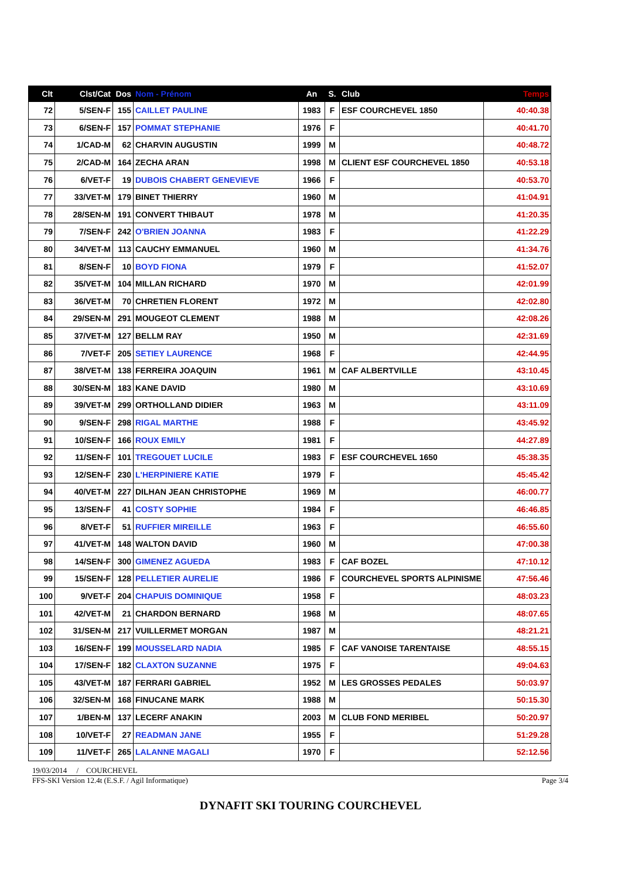| Clt | Clst/Cat | Dos | Nom - Prénom | An | S. | Club | Temps |
| --- | --- | --- | --- | --- | --- | --- | --- |
| 72 | 5/SEN-F | 155 | CAILLET PAULINE | 1983 | F | ESF COURCHEVEL 1850 | 40:40.38 |
| 73 | 6/SEN-F | 157 | POMMAT STEPHANIE | 1976 | F | | 40:41.70 |
| 74 | 1/CAD-M | 62 | CHARVIN AUGUSTIN | 1999 | M | | 40:48.72 |
| 75 | 2/CAD-M | 164 | ZECHA ARAN | 1998 | M | CLIENT ESF COURCHEVEL 1850 | 40:53.18 |
| 76 | 6/VET-F | 19 | DUBOIS CHABERT GENEVIEVE | 1966 | F | | 40:53.70 |
| 77 | 33/VET-M | 179 | BINET THIERRY | 1960 | M | | 41:04.91 |
| 78 | 28/SEN-M | 191 | CONVERT THIBAUT | 1978 | M | | 41:20.35 |
| 79 | 7/SEN-F | 242 | O'BRIEN JOANNA | 1983 | F | | 41:22.29 |
| 80 | 34/VET-M | 113 | CAUCHY EMMANUEL | 1960 | M | | 41:34.76 |
| 81 | 8/SEN-F | 10 | BOYD FIONA | 1979 | F | | 41:52.07 |
| 82 | 35/VET-M | 104 | MILLAN RICHARD | 1970 | M | | 42:01.99 |
| 83 | 36/VET-M | 70 | CHRETIEN FLORENT | 1972 | M | | 42:02.80 |
| 84 | 29/SEN-M | 291 | MOUGEOT CLEMENT | 1988 | M | | 42:08.26 |
| 85 | 37/VET-M | 127 | BELLM RAY | 1950 | M | | 42:31.69 |
| 86 | 7/VET-F | 205 | SETIEY LAURENCE | 1968 | F | | 42:44.95 |
| 87 | 38/VET-M | 138 | FERREIRA JOAQUIN | 1961 | M | CAF ALBERTVILLE | 43:10.45 |
| 88 | 30/SEN-M | 183 | KANE DAVID | 1980 | M | | 43:10.69 |
| 89 | 39/VET-M | 299 | ORTHOLLAND DIDIER | 1963 | M | | 43:11.09 |
| 90 | 9/SEN-F | 298 | RIGAL MARTHE | 1988 | F | | 43:45.92 |
| 91 | 10/SEN-F | 166 | ROUX EMILY | 1981 | F | | 44:27.89 |
| 92 | 11/SEN-F | 101 | TREGOUET LUCILE | 1983 | F | ESF COURCHEVEL 1650 | 45:38.35 |
| 93 | 12/SEN-F | 230 | L'HERPINIERE KATIE | 1979 | F | | 45:45.42 |
| 94 | 40/VET-M | 227 | DILHAN JEAN CHRISTOPHE | 1969 | M | | 46:00.77 |
| 95 | 13/SEN-F | 41 | COSTY SOPHIE | 1984 | F | | 46:46.85 |
| 96 | 8/VET-F | 51 | RUFFIER MIREILLE | 1963 | F | | 46:55.60 |
| 97 | 41/VET-M | 148 | WALTON DAVID | 1960 | M | | 47:00.38 |
| 98 | 14/SEN-F | 300 | GIMENEZ AGUEDA | 1983 | F | CAF BOZEL | 47:10.12 |
| 99 | 15/SEN-F | 128 | PELLETIER AURELIE | 1986 | F | COURCHEVEL SPORTS ALPINISME | 47:56.46 |
| 100 | 9/VET-F | 204 | CHAPUIS DOMINIQUE | 1958 | F | | 48:03.23 |
| 101 | 42/VET-M | 21 | CHARDON BERNARD | 1968 | M | | 48:07.65 |
| 102 | 31/SEN-M | 217 | VUILLERMET MORGAN | 1987 | M | | 48:21.21 |
| 103 | 16/SEN-F | 199 | MOUSSELARD NADIA | 1985 | F | CAF VANOISE TARENTAISE | 48:55.15 |
| 104 | 17/SEN-F | 182 | CLAXTON SUZANNE | 1975 | F | | 49:04.63 |
| 105 | 43/VET-M | 187 | FERRARI GABRIEL | 1952 | M | LES GROSSES PEDALES | 50:03.97 |
| 106 | 32/SEN-M | 168 | FINUCANE MARK | 1988 | M | | 50:15.30 |
| 107 | 1/BEN-M | 137 | LECERF ANAKIN | 2003 | M | CLUB FOND MERIBEL | 50:20.97 |
| 108 | 10/VET-F | 27 | READMAN JANE | 1955 | F | | 51:29.28 |
| 109 | 11/VET-F | 265 | LALANNE MAGALI | 1970 | F | | 52:12.56 |
19/03/2014 / COURCHEVEL
FFS-SKI Version 12.4t (E.S.F. / Agil Informatique) Page 3/4
DYNAFIT SKI TOURING COURCHEVEL